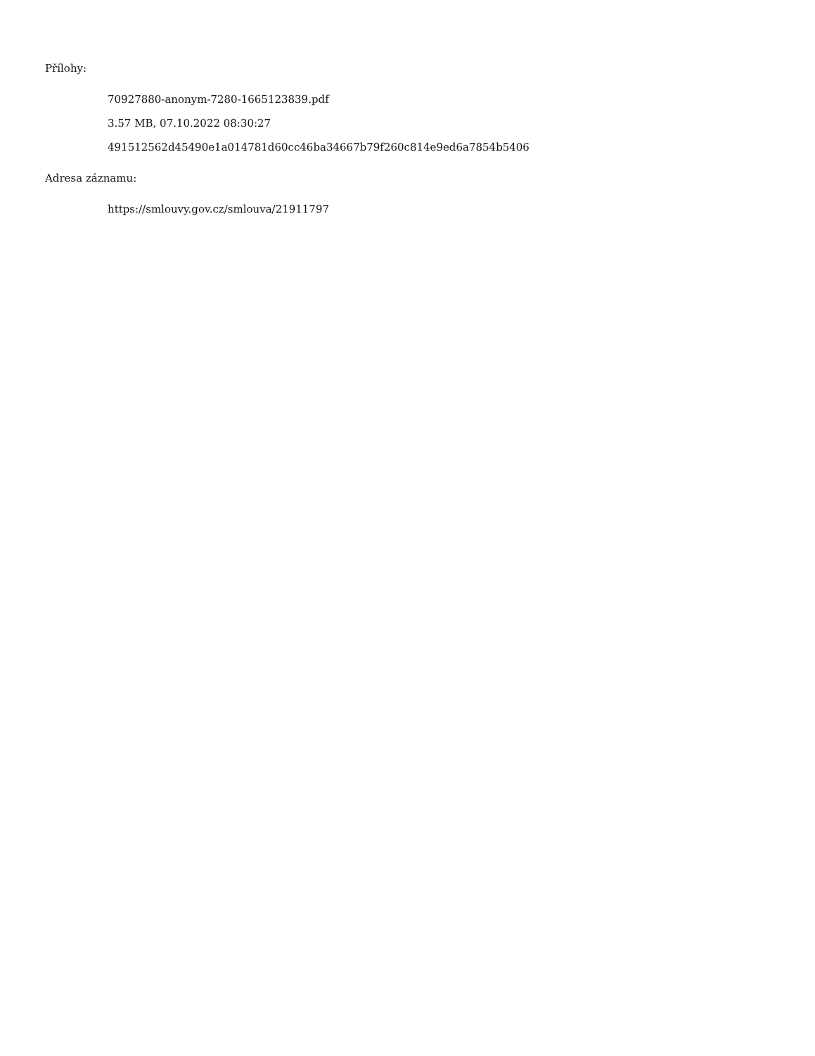Přílohy:
70927880-anonym-7280-1665123839.pdf
3.57 MB, 07.10.2022 08:30:27
491512562d45490e1a014781d60cc46ba34667b79f260c814e9ed6a7854b5406
Adresa záznamu:
https://smlouvy.gov.cz/smlouva/21911797